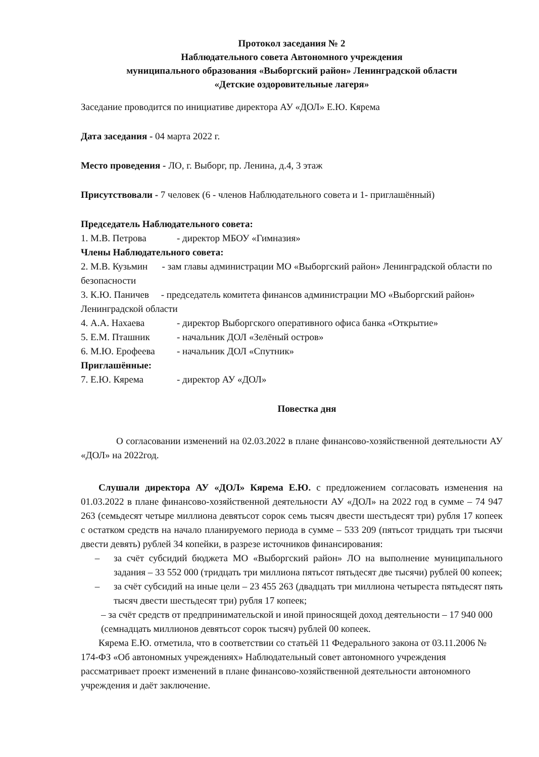Протокол заседания № 2
Наблюдательного совета Автономного учреждения
муниципального образования «Выборгский район» Ленинградской области
«Детские оздоровительные лагеря»
Заседание проводится по инициативе директора АУ «ДОЛ» Е.Ю. Кярема
Дата заседания - 04 марта 2022 г.
Место проведения - ЛО, г. Выборг, пр. Ленина, д.4, 3 этаж
Присутствовали - 7 человек (6 - членов Наблюдательного совета и 1- приглашённый)
Председатель Наблюдательного совета:
1. М.В. Петрова - директор МБОУ «Гимназия»
Члены Наблюдательного совета:
2. М.В. Кузьмин - зам главы администрации МО «Выборгский район» Ленинградской области по безопасности
3. К.Ю. Паничев - председатель комитета финансов администрации МО «Выборгский район» Ленинградской области
4. А.А. Нахаева - директор Выборгского оперативного офиса банка «Открытие»
5. Е.М. Пташник - начальник ДОЛ «Зелёный остров»
6. М.Ю. Ерофеева - начальник ДОЛ «Спутник»
Приглашённые:
7. Е.Ю. Кярема - директор АУ «ДОЛ»
Повестка дня
О согласовании изменений на 02.03.2022 в плане финансово-хозяйственной деятельности АУ «ДОЛ» на 2022год.
Слушали директора АУ «ДОЛ» Кярема Е.Ю. с предложением согласовать изменения на 01.03.2022 в плане финансово-хозяйственной деятельности АУ «ДОЛ» на 2022 год в сумме – 74 947 263 (семьдесят четыре миллиона девятьсот сорок семь тысяч двести шестьдесят три) рубля 17 копеек с остатком средств на начало планируемого периода в сумме – 533 209 (пятьсот тридцать три тысячи двести девять) рублей 34 копейки, в разрезе источников финансирования:
– за счёт субсидий бюджета МО «Выборгский район» ЛО на выполнение муниципального задания – 33 552 000 (тридцать три миллиона пятьсот пятьдесят две тысячи) рублей 00 копеек;
– за счёт субсидий на иные цели – 23 455 263 (двадцать три миллиона четыреста пятьдесят пять тысяч двести шестьдесят три) рубля 17 копеек;
– за счёт средств от предпринимательской и иной приносящей доход деятельности – 17 940 000 (семнадцать миллионов девятьсот сорок тысяч) рублей 00 копеек.
Кярема Е.Ю. отметила, что в соответствии со статьёй 11 Федерального закона от 03.11.2006 № 174-ФЗ «Об автономных учреждениях» Наблюдательный совет автономного учреждения рассматривает проект изменений в плане финансово-хозяйственной деятельности автономного учреждения и даёт заключение.